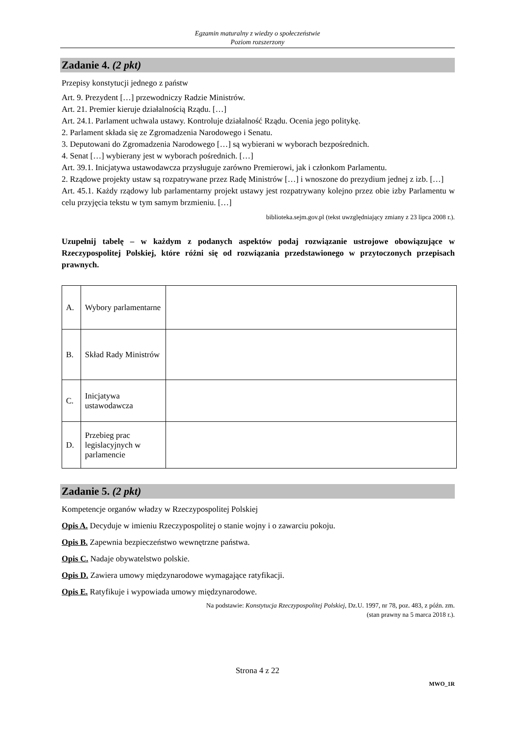Egzamin maturalny z wiedzy o społeczeństwie
Poziom rozszerzony
Zadanie 4. (2 pkt)
Przepisy konstytucji jednego z państw
Art. 9. Prezydent […] przewodniczy Radzie Ministrów.
Art. 21. Premier kieruje działalnością Rządu. […]
Art. 24.1. Parlament uchwala ustawy. Kontroluje działalność Rządu. Ocenia jego politykę.
2. Parlament składa się ze Zgromadzenia Narodowego i Senatu.
3. Deputowani do Zgromadzenia Narodowego […] są wybierani w wyborach bezpośrednich.
4. Senat […] wybierany jest w wyborach pośrednich. […]
Art. 39.1. Inicjatywa ustawodawcza przysługuje zarówno Premierowi, jak i członkom Parlamentu.
2. Rządowe projekty ustaw są rozpatrywane przez Radę Ministrów […] i wnoszone do prezydium jednej z izb. […]
Art. 45.1. Każdy rządowy lub parlamentarny projekt ustawy jest rozpatrywany kolejno przez obie izby Parlamentu w celu przyjęcia tekstu w tym samym brzmieniu. […]
biblioteka.sejm.gov.pl (tekst uwzględniający zmiany z 23 lipca 2008 r.).
Uzupełnij tabelę – w każdym z podanych aspektów podaj rozwiązanie ustrojowe obowiązujące w Rzeczypospolitej Polskiej, które różni się od rozwiązania przedstawionego w przytoczonych przepisach prawnych.
| A. | Wybory parlamentarne | |
| B. | Skład Rady Ministrów | |
| C. | Inicjatywa ustawodawcza | |
| D. | Przebieg prac legislacyjnych w parlamencie | |
Zadanie 5. (2 pkt)
Kompetencje organów władzy w Rzeczypospolitej Polskiej
Opis A. Decyduje w imieniu Rzeczypospolitej o stanie wojny i o zawarciu pokoju.
Opis B. Zapewnia bezpieczeństwo wewnętrzne państwa.
Opis C. Nadaje obywatelstwo polskie.
Opis D. Zawiera umowy międzynarodowe wymagające ratyfikacji.
Opis E. Ratyfikuje i wypowiada umowy międzynarodowe.
Na podstawie: Konstytucja Rzeczypospolitej Polskiej, Dz.U. 1997, nr 78, poz. 483, z późn. zm.
(stan prawny na 5 marca 2018 r.).
Strona 4 z 22
MWO_1R